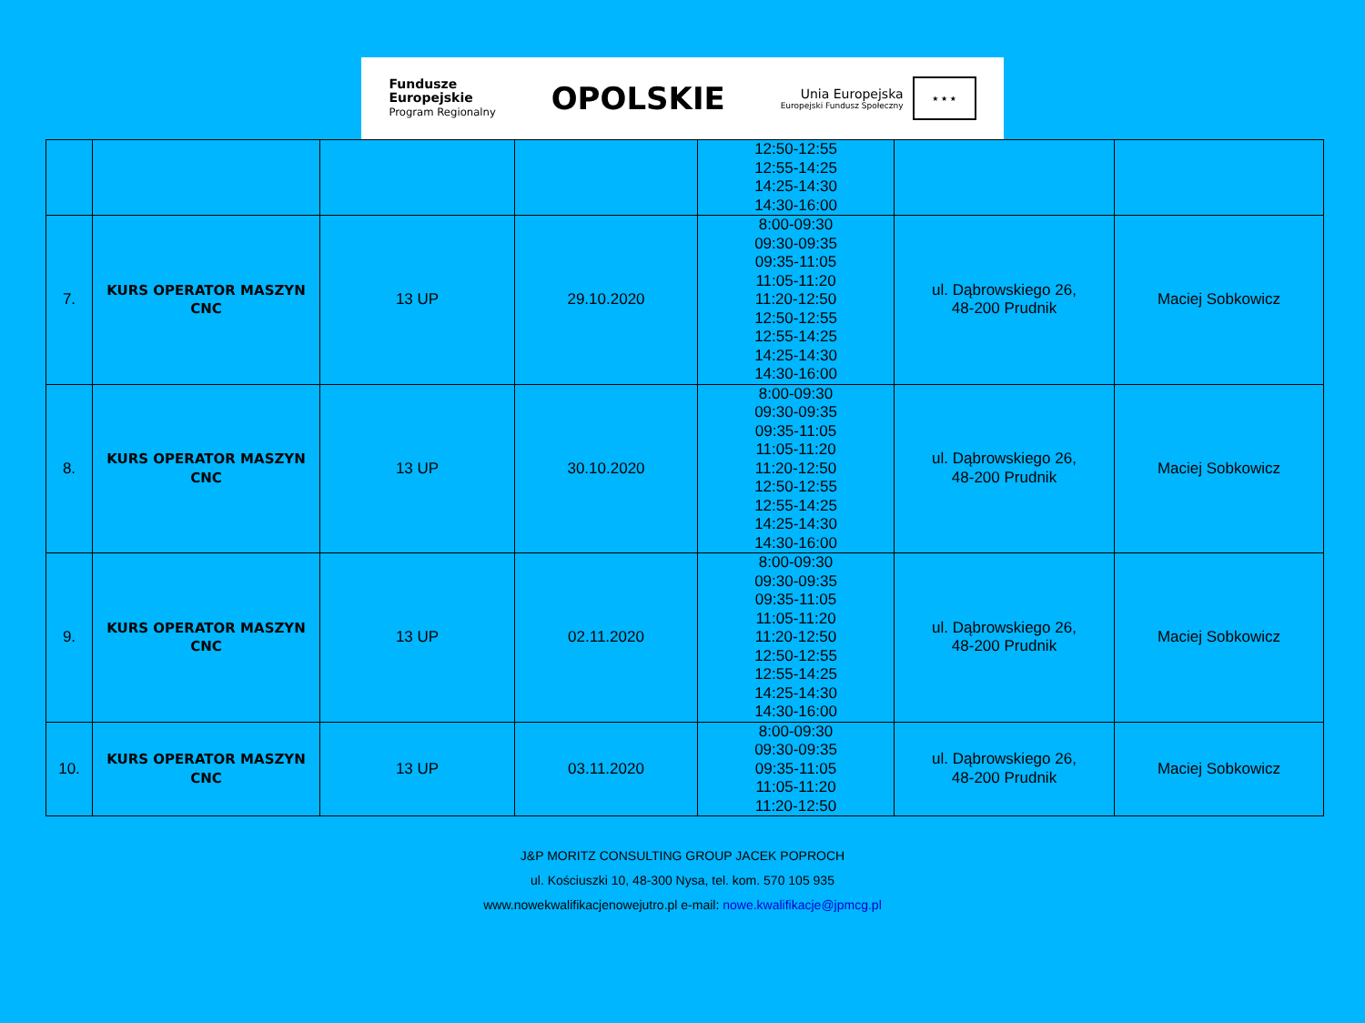Fundusze
Europejskie
Program Regionalny
OPOLSKIE
Unia Europejska
Europejski Fundusz Społeczny
★ ★ ★
| | | | | 12:50-12:55 12:55-14:25 14:25-14:30 14:30-16:00 | | |
| 7. | KURS OPERATOR MASZYN CNC | 13 UP | 29.10.2020 | 8:00-09:30 09:30-09:35 09:35-11:05 11:05-11:20 11:20-12:50 12:50-12:55 12:55-14:25 14:25-14:30 14:30-16:00 | ul. Dąbrowskiego 26, 48-200 Prudnik | Maciej Sobkowicz |
| 8. | KURS OPERATOR MASZYN CNC | 13 UP | 30.10.2020 | 8:00-09:30 09:30-09:35 09:35-11:05 11:05-11:20 11:20-12:50 12:50-12:55 12:55-14:25 14:25-14:30 14:30-16:00 | ul. Dąbrowskiego 26, 48-200 Prudnik | Maciej Sobkowicz |
| 9. | KURS OPERATOR MASZYN CNC | 13 UP | 02.11.2020 | 8:00-09:30 09:30-09:35 09:35-11:05 11:05-11:20 11:20-12:50 12:50-12:55 12:55-14:25 14:25-14:30 14:30-16:00 | ul. Dąbrowskiego 26, 48-200 Prudnik | Maciej Sobkowicz |
| 10. | KURS OPERATOR MASZYN CNC | 13 UP | 03.11.2020 | 8:00-09:30 09:30-09:35 09:35-11:05 11:05-11:20 11:20-12:50 | ul. Dąbrowskiego 26, 48-200 Prudnik | Maciej Sobkowicz |
J&P MORITZ CONSULTING GROUP JACEK POPROCH
ul. Kościuszki 10, 48-300 Nysa, tel. kom. 570 105 935
www.nowekwalifikacjenowejutro.pl e-mail: nowe.kwalifikacje@jpmcg.pl